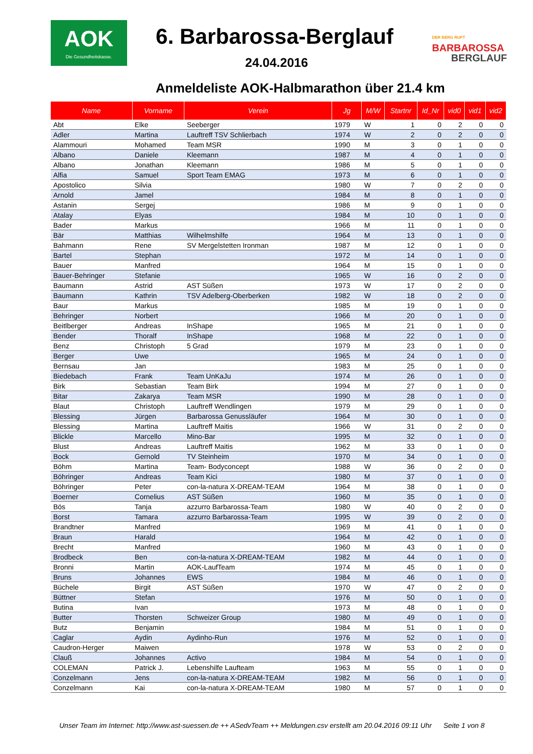AOK
Die Gesundheitskasse.
6. Barbarossa-Berglauf
24.04.2016
DER BERG RUFT
BARBAROSSA
BERGLAUF
Anmeldeliste AOK-Halbmarathon über 21.4 km
| Name | Vorname | Verein | Jg | M/W | Startnr | Id_Nr | vid0 | vid1 | vid2 |
| --- | --- | --- | --- | --- | --- | --- | --- | --- | --- |
| Abt | Elke | Seeberger | 1979 | W | 1 | 0 | 2 | 0 | 0 |
| Adler | Martina | Lauftreff TSV Schlierbach | 1974 | W | 2 | 0 | 2 | 0 | 0 |
| Alammouri | Mohamed | Team MSR | 1990 | M | 3 | 0 | 1 | 0 | 0 |
| Albano | Daniele | Kleemann | 1987 | M | 4 | 0 | 1 | 0 | 0 |
| Albano | Jonathan | Kleemann | 1986 | M | 5 | 0 | 1 | 0 | 0 |
| Alfia | Samuel | Sport Team EMAG | 1973 | M | 6 | 0 | 1 | 0 | 0 |
| Apostolico | Silvia | | 1980 | W | 7 | 0 | 2 | 0 | 0 |
| Arnold | Jamel | | 1984 | M | 8 | 0 | 1 | 0 | 0 |
| Astanin | Sergej | | 1986 | M | 9 | 0 | 1 | 0 | 0 |
| Atalay | Elyas | | 1984 | M | 10 | 0 | 1 | 0 | 0 |
| Bader | Markus | | 1966 | M | 11 | 0 | 1 | 0 | 0 |
| Bär | Matthias | Wilhelmshilfe | 1964 | M | 13 | 0 | 1 | 0 | 0 |
| Bahmann | Rene | SV Mergelstetten Ironman | 1987 | M | 12 | 0 | 1 | 0 | 0 |
| Bartel | Stephan | | 1972 | M | 14 | 0 | 1 | 0 | 0 |
| Bauer | Manfred | | 1964 | M | 15 | 0 | 1 | 0 | 0 |
| Bauer-Behringer | Stefanie | | 1965 | W | 16 | 0 | 2 | 0 | 0 |
| Baumann | Astrid | AST Süßen | 1973 | W | 17 | 0 | 2 | 0 | 0 |
| Baumann | Kathrin | TSV Adelberg-Oberberken | 1982 | W | 18 | 0 | 2 | 0 | 0 |
| Baur | Markus | | 1985 | M | 19 | 0 | 1 | 0 | 0 |
| Behringer | Norbert | | 1966 | M | 20 | 0 | 1 | 0 | 0 |
| Beitlberger | Andreas | InShape | 1965 | M | 21 | 0 | 1 | 0 | 0 |
| Bender | Thoralf | InShape | 1968 | M | 22 | 0 | 1 | 0 | 0 |
| Benz | Christoph | 5 Grad | 1979 | M | 23 | 0 | 1 | 0 | 0 |
| Berger | Uwe | | 1965 | M | 24 | 0 | 1 | 0 | 0 |
| Bernsau | Jan | | 1983 | M | 25 | 0 | 1 | 0 | 0 |
| Biedebach | Frank | Team UnKaJu | 1974 | M | 26 | 0 | 1 | 0 | 0 |
| Birk | Sebastian | Team Birk | 1994 | M | 27 | 0 | 1 | 0 | 0 |
| Bitar | Zakarya | Team MSR | 1990 | M | 28 | 0 | 1 | 0 | 0 |
| Blaut | Christoph | Lauftreff Wendlingen | 1979 | M | 29 | 0 | 1 | 0 | 0 |
| Blessing | Jürgen | Barbarossa Genussläufer | 1964 | M | 30 | 0 | 1 | 0 | 0 |
| Blessing | Martina | Lauftreff Maitis | 1966 | W | 31 | 0 | 2 | 0 | 0 |
| Blickle | Marcello | Mino-Bar | 1995 | M | 32 | 0 | 1 | 0 | 0 |
| Blust | Andreas | Lauftreff Maitis | 1962 | M | 33 | 0 | 1 | 0 | 0 |
| Bock | Gernold | TV Steinheim | 1970 | M | 34 | 0 | 1 | 0 | 0 |
| Böhm | Martina | Team- Bodyconcept | 1988 | W | 36 | 0 | 2 | 0 | 0 |
| Böhringer | Andreas | Team Kici | 1980 | M | 37 | 0 | 1 | 0 | 0 |
| Böhringer | Peter | con-la-natura X-DREAM-TEAM | 1964 | M | 38 | 0 | 1 | 0 | 0 |
| Boerner | Cornelius | AST Süßen | 1960 | M | 35 | 0 | 1 | 0 | 0 |
| Bös | Tanja | azzurro Barbarossa-Team | 1980 | W | 40 | 0 | 2 | 0 | 0 |
| Borst | Tamara | azzurro Barbarossa-Team | 1995 | W | 39 | 0 | 2 | 0 | 0 |
| Brandtner | Manfred | | 1969 | M | 41 | 0 | 1 | 0 | 0 |
| Braun | Harald | | 1964 | M | 42 | 0 | 1 | 0 | 0 |
| Brecht | Manfred | | 1960 | M | 43 | 0 | 1 | 0 | 0 |
| Brodbeck | Ben | con-la-natura X-DREAM-TEAM | 1982 | M | 44 | 0 | 1 | 0 | 0 |
| Bronni | Martin | AOK-LaufTeam | 1974 | M | 45 | 0 | 1 | 0 | 0 |
| Bruns | Johannes | EWS | 1984 | M | 46 | 0 | 1 | 0 | 0 |
| Büchele | Birgit | AST Süßen | 1970 | W | 47 | 0 | 2 | 0 | 0 |
| Büttner | Stefan | | 1976 | M | 50 | 0 | 1 | 0 | 0 |
| Butina | Ivan | | 1973 | M | 48 | 0 | 1 | 0 | 0 |
| Butter | Thorsten | Schweizer Group | 1980 | M | 49 | 0 | 1 | 0 | 0 |
| Butz | Benjamin | | 1984 | M | 51 | 0 | 1 | 0 | 0 |
| Caglar | Aydin | Aydinho-Run | 1976 | M | 52 | 0 | 1 | 0 | 0 |
| Caudron-Herger | Maiwen | | 1978 | W | 53 | 0 | 2 | 0 | 0 |
| Clauß | Johannes | Activo | 1984 | M | 54 | 0 | 1 | 0 | 0 |
| COLEMAN | Patrick J. | Lebenshilfe Laufteam | 1963 | M | 55 | 0 | 1 | 0 | 0 |
| Conzelmann | Jens | con-la-natura X-DREAM-TEAM | 1982 | M | 56 | 0 | 1 | 0 | 0 |
| Conzelmann | Kai | con-la-natura X-DREAM-TEAM | 1980 | M | 57 | 0 | 1 | 0 | 0 |
Unser Team im Internet: http://www.ast-suessen.de ++ ASedvTeam ++ Meldungen.csv erstellt am 20.04.2016 09:11 Uhr Seite 1 von 8